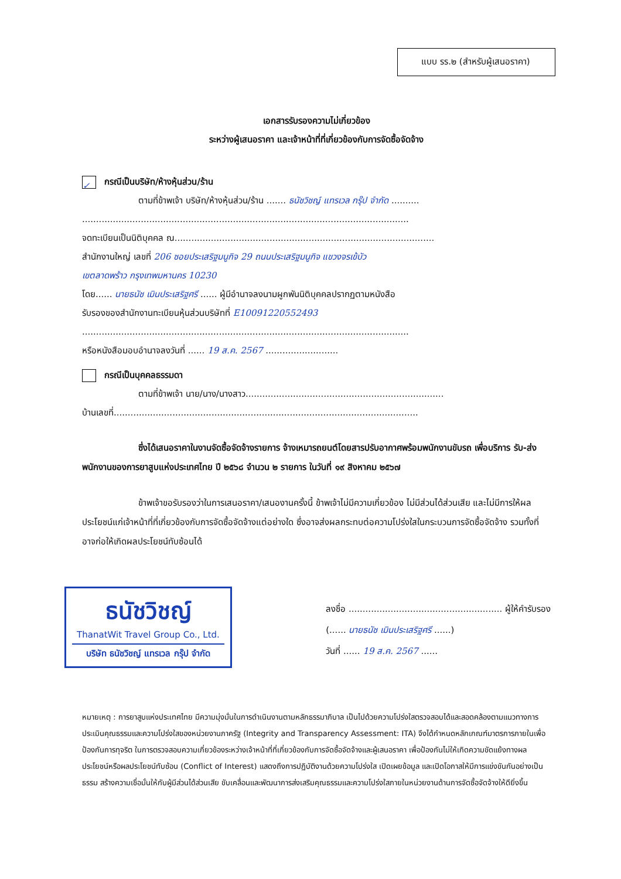แบบ รร.๒ (สำหรับผู้เสนอราคา)
เอกสารรับรองความไม่เกี่ยวข้อง
ระหว่างผู้เสนอราคา และเจ้าหน้าที่ที่เกี่ยวข้องกับการจัดซื้อจัดจ้าง
✓ กรณีเป็นบริษัท/ห้างหุ้นส่วน/ร้าน
ตามที่ข้าพเจ้า บริษัท/ห้างหุ้นส่วน/ร้าน ....... ธนัชวิชญ์ แทรเวล กรุ๊ป จำกัด ..........
.....................................................................................................................
จดทะเบียนเป็นนิติบุคคล ณ.............................................................................................
สำนักงานใหญ่ เลขที่ 206 ซอยประเสริฐมนูกิจ 29 ถนนประเสริฐมนูกิจ แขวงจรเข้บัว
เขตลาดพร้าว กรุงเทพมหานคร 10230
โดย...... นายธนัช เมินประเสริฐศรี ...... ผู้มีอำนาจลงนามผูกพันนิติบุคคลปรากฏตามหนังสือ
รับรองของสำนักงานทะเบียนหุ้นส่วนบริษัทที่ E10091220552493
.....................................................................................................................
หรือหนังสือมอบอำนาจลงวันที่ ...... 19 ส.ค. 2567 ..........................
กรณีเป็นบุคคลธรรมดา
ตามที่ข้าพเจ้า นาย/นาง/นางสาว.......................................................................
บ้านเลขที่.............................................................................................................
ซึ่งได้เสนอราคาในงานจัดซื้อจัดจ้างรายการ จ้างเหมารถยนต์โดยสารปรับอากาศพร้อมพนักงานขับรถ เพื่อบริการ รับ-ส่ง พนักงานของการยาสูบแห่งประเทศไทย ปี ๒๕๖๘ จำนวน ๒ รายการ ในวันที่ ๑๙ สิงหาคม ๒๕๖๗
ข้าพเจ้าขอรับรองว่าในการเสนอราคา/เสนองานครั้งนี้ ข้าพเจ้าไม่มีความเกี่ยวข้อง ไม่มีส่วนได้ส่วนเสีย และไม่มีการให้ผลประโยชน์แก่เจ้าหน้าที่ที่เกี่ยวข้องกับการจัดซื้อจัดจ้างแต่อย่างใด ซึ่งอาจส่งผลกระทบต่อความโปร่งใสในกระบวนการจัดซื้อจัดจ้าง รวมทั้งที่อาจก่อให้เกิดผลประโยชน์ทับซ้อนได้
ธนัชวิชญ์
ThanatWit Travel Group Co., Ltd.
บริษัท ธนัชวิชญ์ แทรเวล กรุ๊ป จำกัด
ลงชื่อ ....................................................... ผู้ให้คำรับรอง
(...... นายธนัช เมินประเสริฐศรี ......)
วันที่ ...... 19 ส.ค. 2567 ......
หมายเหตุ : การยาสูบแห่งประเทศไทย มีความมุ่งมั่นในการดำเนินงานตามหลักธรรมาภิบาล เป็นไปด้วยความโปร่งใสตรวจสอบได้และสอดคล้องตามแนวทางการประเมินคุณธรรมและความโปร่งใสของหน่วยงานภาครัฐ (Integrity and Transparency Assessment: ITA) จึงได้กำหนดหลักเกณฑ์มาตรการภายในเพื่อป้องกันการทุจริต ในการตรวจสอบความเกี่ยวข้องระหว่างเจ้าหน้าที่ที่เกี่ยวข้องกับการจัดซื้อจัดจ้างและผู้เสนอราคา เพื่อป้องกันไม่ให้เกิดความขัดแย้งทางผลประโยชน์หรือผลประโยชน์ทับซ้อน (Conflict of Interest) แสดงถึงการปฏิบัติงานด้วยความโปร่งใส เปิดเผยข้อมูล และเปิดโอกาสให้มีการแข่งขันกันอย่างเป็นธรรม สร้างความเชื่อมั่นให้กับผู้มีส่วนได้ส่วนเสีย ขับเคลื่อนและพัฒนาการส่งเสริมคุณธรรมและความโปร่งใสภายในหน่วยงานด้านการจัดซื้อจัดจ้างให้ดียิ่งขึ้น